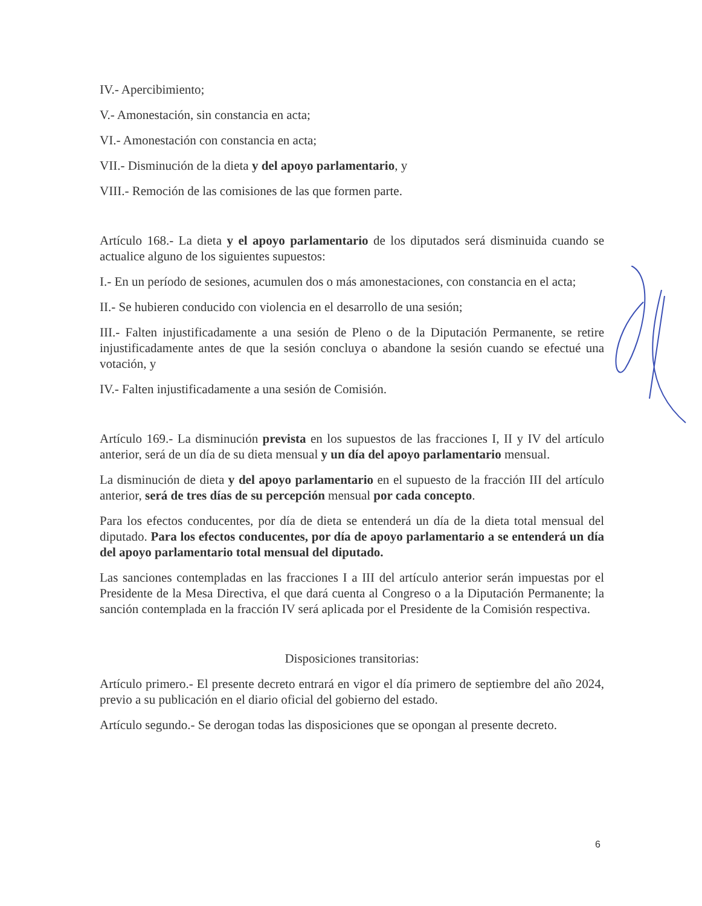IV.- Apercibimiento;
V.- Amonestación, sin constancia en acta;
VI.- Amonestación con constancia en acta;
VII.- Disminución de la dieta y del apoyo parlamentario, y
VIII.- Remoción de las comisiones de las que formen parte.
Artículo 168.- La dieta y el apoyo parlamentario de los diputados será disminuida cuando se actualice alguno de los siguientes supuestos:
I.- En un período de sesiones, acumulen dos o más amonestaciones, con constancia en el acta;
II.- Se hubieren conducido con violencia en el desarrollo de una sesión;
III.- Falten injustificadamente a una sesión de Pleno o de la Diputación Permanente, se retire injustificadamente antes de que la sesión concluya o abandone la sesión cuando se efectué una votación, y
IV.- Falten injustificadamente a una sesión de Comisión.
Artículo 169.- La disminución prevista en los supuestos de las fracciones I, II y IV del artículo anterior, será de un día de su dieta mensual y un día del apoyo parlamentario mensual.
La disminución de dieta y del apoyo parlamentario en el supuesto de la fracción III del artículo anterior, será de tres días de su percepción mensual por cada concepto.
Para los efectos conducentes, por día de dieta se entenderá un día de la dieta total mensual del diputado. Para los efectos conducentes, por día de apoyo parlamentario a se entenderá un día del apoyo parlamentario total mensual del diputado.
Las sanciones contempladas en las fracciones I a III del artículo anterior serán impuestas por el Presidente de la Mesa Directiva, el que dará cuenta al Congreso o a la Diputación Permanente; la sanción contemplada en la fracción IV será aplicada por el Presidente de la Comisión respectiva.
Disposiciones transitorias:
Artículo primero.- El presente decreto entrará en vigor el día primero de septiembre del año 2024, previo a su publicación en el diario oficial del gobierno del estado.
Artículo segundo.- Se derogan todas las disposiciones que se opongan al presente decreto.
6